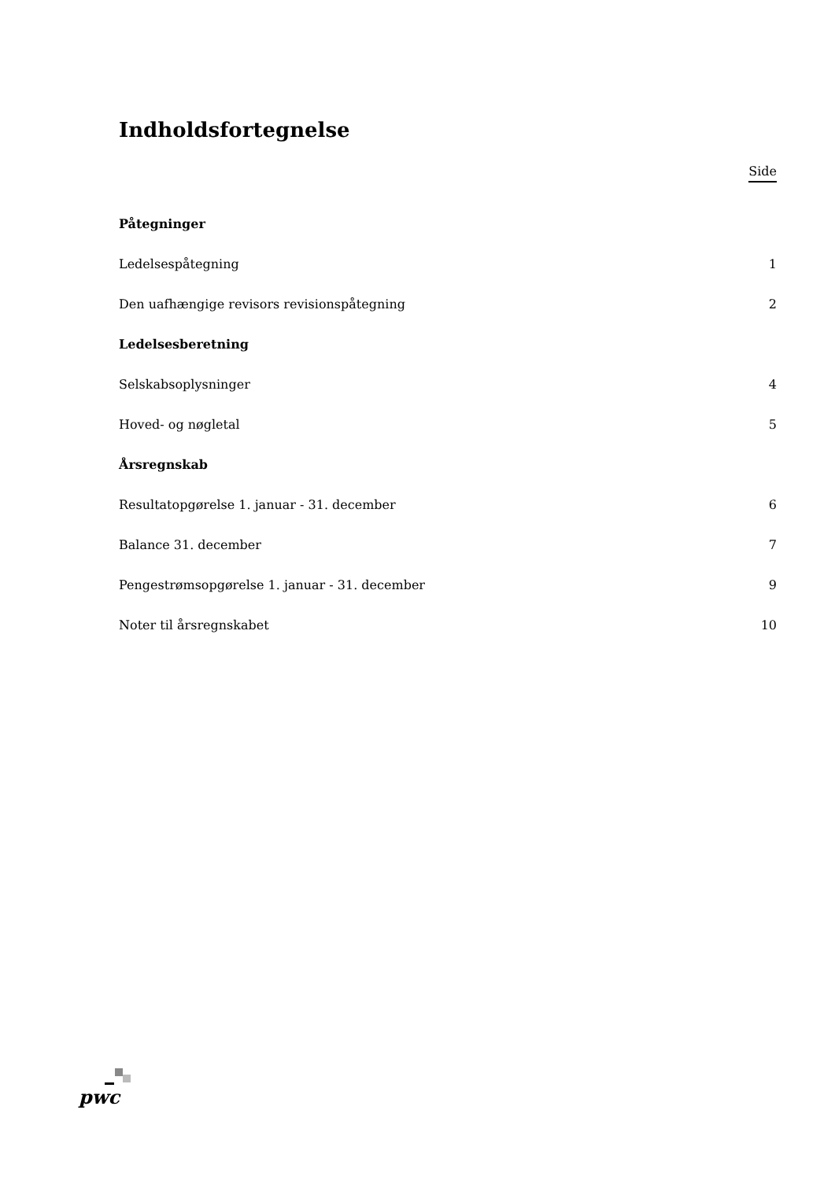Indholdsfortegnelse
Side
Påtegninger
Ledelsespåtegning 1
Den uafhængige revisors revisionspåtegning 2
Ledelsesberetning
Selskabsoplysninger 4
Hoved- og nøgletal 5
Årsregnskab
Resultatopgørelse 1. januar - 31. december 6
Balance 31. december 7
Pengestrømsopgørelse 1. januar - 31. december 9
Noter til årsregnskabet 10
pwc